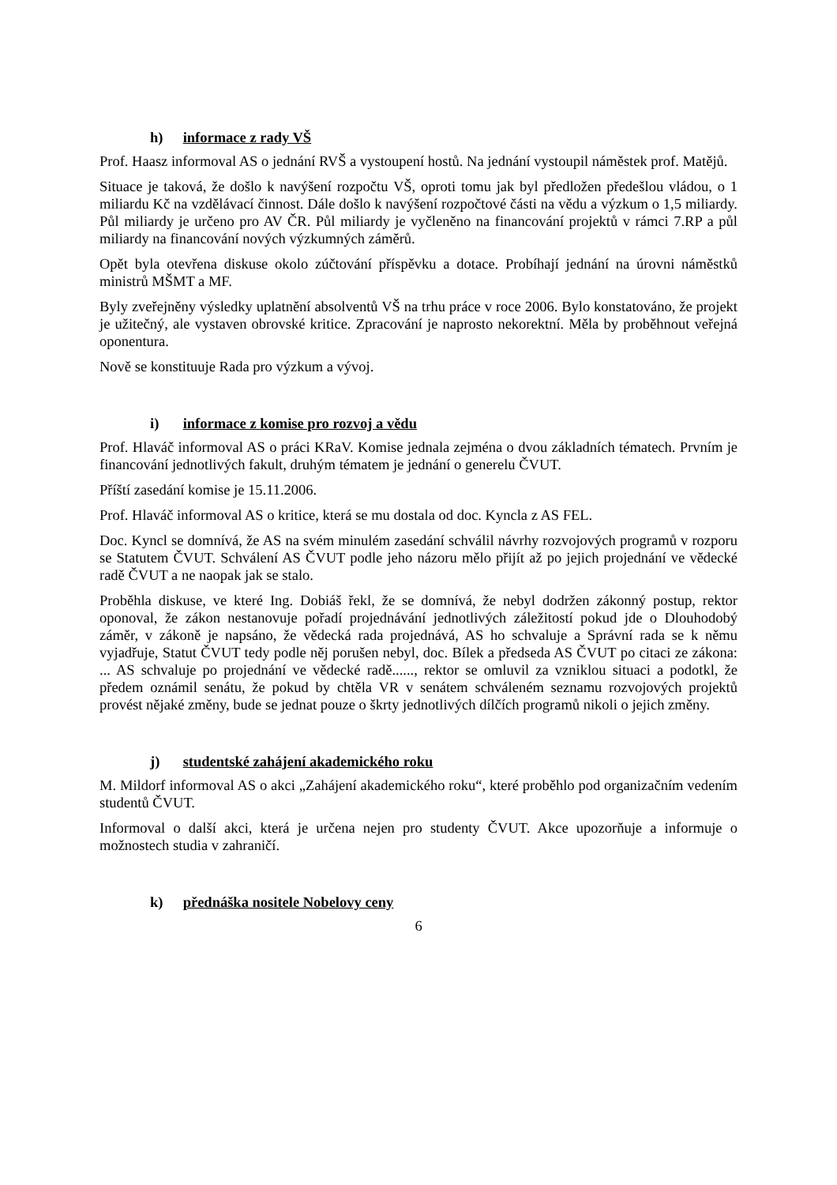h) informace z rady VŠ
Prof. Haasz informoval AS o jednání RVŠ a vystoupení hostů. Na jednání vystoupil náměstek prof. Matějů.
Situace je taková, že došlo k navýšení rozpočtu VŠ, oproti tomu jak byl předložen předešlou vládou, o 1 miliardu Kč na vzdělávací činnost. Dále došlo k navýšení rozpočtové části na vědu a výzkum o 1,5 miliardy. Půl miliardy je určeno pro AV ČR. Půl miliardy je vyčleněno na financování projektů v rámci 7.RP a půl miliardy na financování nových výzkumných záměrů.
Opět byla otevřena diskuse okolo zúčtování příspěvku a dotace. Probíhají jednání na úrovni náměstků ministrů MŠMT a MF.
Byly zveřejněny výsledky uplatnění absolventů VŠ na trhu práce v roce 2006. Bylo konstatováno, že projekt je užitečný, ale vystaven obrovské kritice. Zpracování je naprosto nekorektní. Měla by proběhnout veřejná oponentura.
Nově se konstituuje Rada pro výzkum a vývoj.
i) informace z komise pro rozvoj a vědu
Prof. Hlaváč informoval AS o práci KRaV. Komise jednala zejména o dvou základních tématech. Prvním je financování jednotlivých fakult, druhým tématem je jednání o generelu ČVUT.
Příští zasedání komise je 15.11.2006.
Prof. Hlaváč informoval AS o kritice, která se mu dostala od doc. Kyncla z AS FEL.
Doc. Kyncl se domnívá, že AS na svém minulém zasedání schválil návrhy rozvojových programů v rozporu se Statutem ČVUT. Schválení AS ČVUT podle jeho názoru mělo přijít až po jejich projednání ve vědecké radě ČVUT a ne naopak jak se stalo.
Proběhla diskuse, ve které Ing. Dobiáš řekl, že se domnívá, že nebyl dodržen zákonný postup, rektor oponoval, že zákon nestanovuje pořadí projednávání jednotlivých záležitostí pokud jde o Dlouhodobý záměr, v zákoně je napsáno, že vědecká rada projednává, AS ho schvaluje a Správní rada se k němu vyjadřuje, Statut ČVUT tedy podle něj porušen nebyl, doc. Bílek a předseda AS ČVUT po citaci ze zákona: ... AS schvaluje po projednání ve vědecké radě......, rektor se omluvil za vzniklou situaci a podotkl, že předem oznámil senátu, že pokud by chtěla VR v senátem schváleném seznamu rozvojových projektů provést nějaké změny, bude se jednat pouze o škrty jednotlivých dílčích programů nikoli o jejich změny.
j) studentské zahájení akademického roku
M. Mildorf informoval AS o akci „Zahájení akademického roku“, které proběhlo pod organizačním vedením studentů ČVUT.
Informoval o další akci, která je určena nejen pro studenty ČVUT. Akce upozorňuje a informuje o možnostech studia v zahraničí.
k) přednáška nositele Nobelovy ceny
6